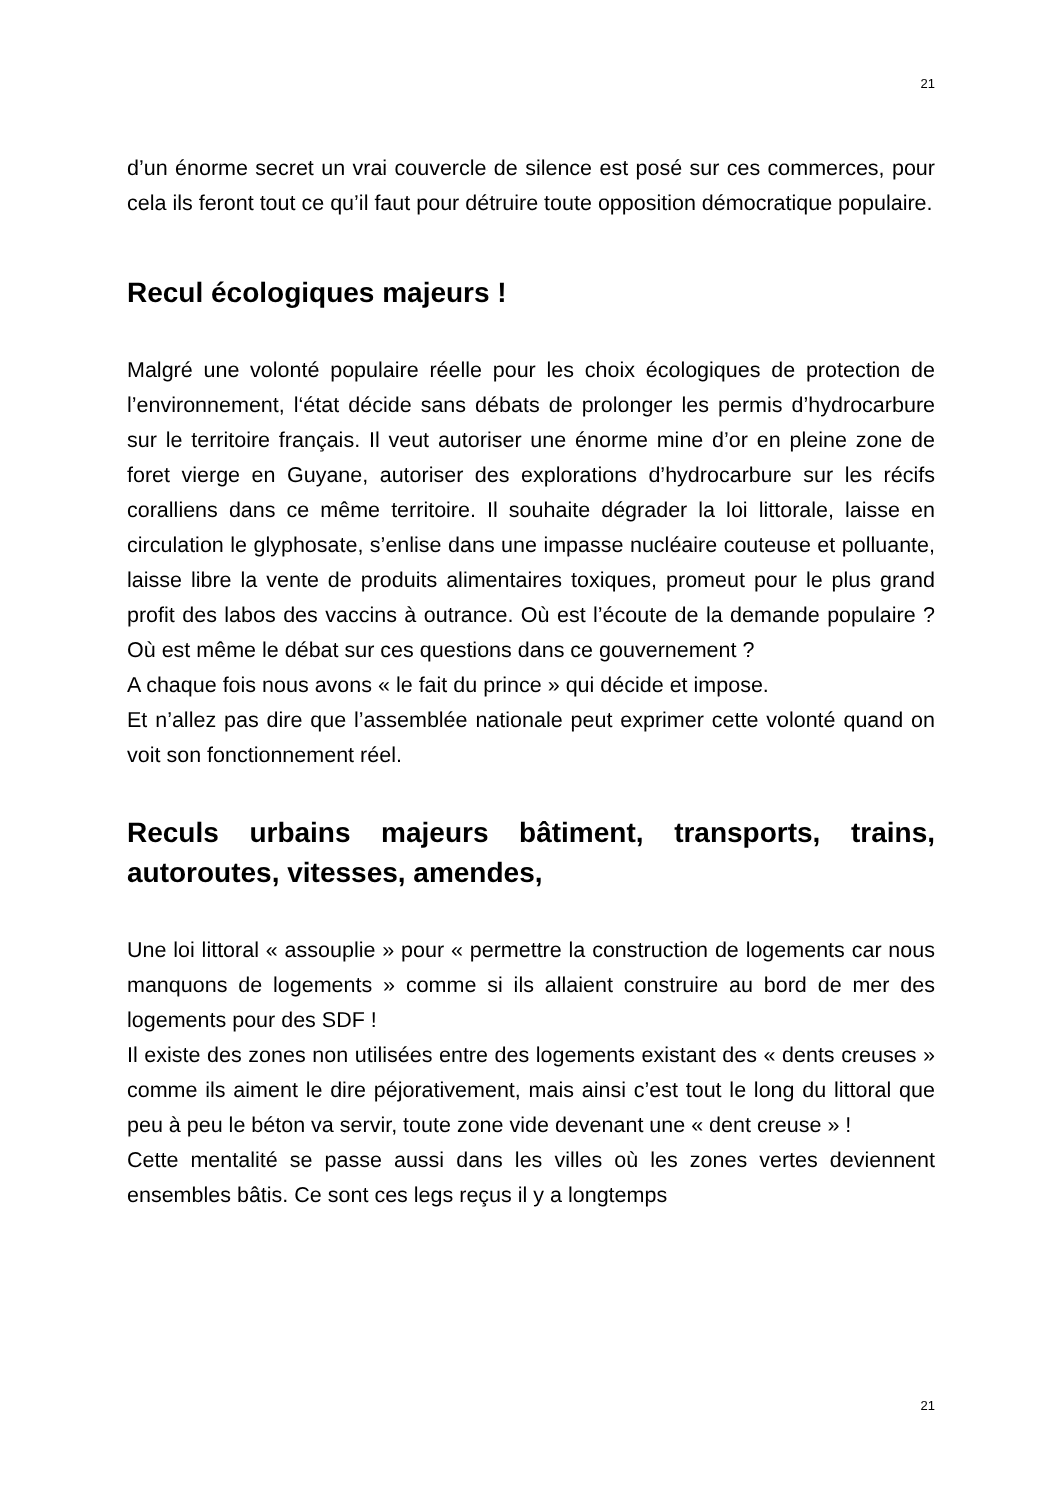21
d’un énorme secret un vrai couvercle de silence est posé sur ces commerces, pour cela ils feront tout ce qu’il faut pour détruire toute opposition démocratique populaire.
Recul écologiques majeurs !
Malgré une volonté populaire réelle pour les choix écologiques de protection de l’environnement, l‘état décide sans débats de prolonger les permis d’hydrocarbure sur le territoire français. Il veut autoriser une énorme mine d’or en pleine zone de foret vierge en Guyane, autoriser des explorations d’hydrocarbure sur les récifs coralliens dans ce même territoire. Il souhaite dégrader la loi littorale, laisse en circulation le glyphosate, s’enlise dans une impasse nucléaire couteuse et polluante, laisse libre la vente de produits alimentaires toxiques, promeut pour le plus grand profit des labos des vaccins à outrance. Où est l’écoute de la demande populaire ? Où est même le débat sur ces questions dans ce gouvernement ?
A chaque fois nous avons « le fait du prince » qui décide et impose.
Et n’allez pas dire que l’assemblée nationale peut exprimer cette volonté quand on voit son fonctionnement réel.
Reculs urbains majeurs bâtiment, transports, trains, autoroutes, vitesses, amendes,
Une loi littoral « assouplie » pour « permettre la construction de logements car nous manquons de logements » comme si ils allaient construire au bord de mer des logements pour des SDF !
Il existe des zones non utilisées entre des logements existant des « dents creuses » comme ils aiment le dire péjorativement, mais ainsi c’est tout le long du littoral que peu à peu le béton va servir, toute zone vide devenant une « dent creuse » !
Cette mentalité se passe aussi dans les villes où les zones vertes deviennent ensembles bâtis. Ce sont ces legs reçus il y a longtemps
21